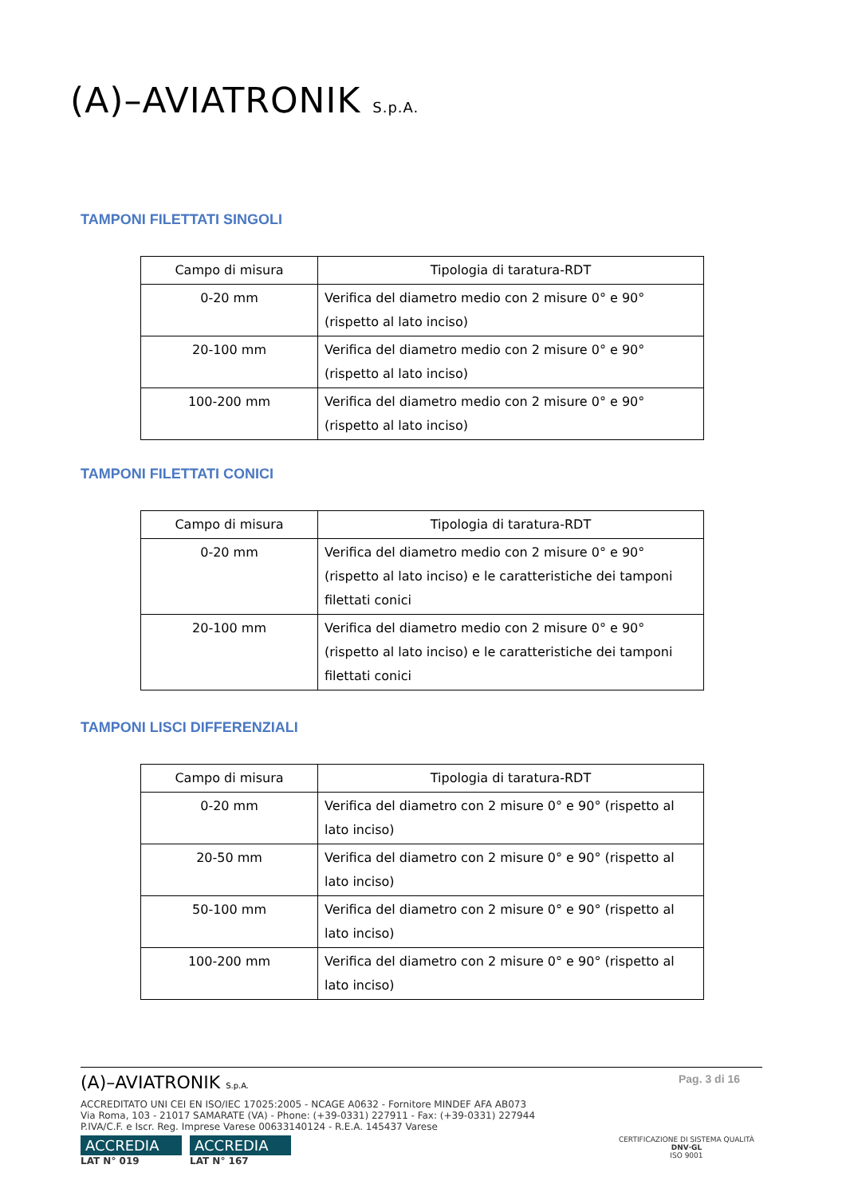(A)–AVIATRONIK S.p.A.
TAMPONI FILETTATI SINGOLI
| Campo di misura | Tipologia di taratura-RDT |
| 0-20 mm | Verifica del diametro medio con 2 misure 0° e 90° (rispetto al lato inciso) |
| 20-100 mm | Verifica del diametro medio con 2 misure 0° e 90° (rispetto al lato inciso) |
| 100-200 mm | Verifica del diametro medio con 2 misure 0° e 90° (rispetto al lato inciso) |
TAMPONI FILETTATI CONICI
| Campo di misura | Tipologia di taratura-RDT |
| 0-20 mm | Verifica del diametro medio con 2 misure 0° e 90° (rispetto al lato inciso) e le caratteristiche dei tamponi filettati conici |
| 20-100 mm | Verifica del diametro medio con 2 misure 0° e 90° (rispetto al lato inciso) e le caratteristiche dei tamponi filettati conici |
TAMPONI LISCI DIFFERENZIALI
| Campo di misura | Tipologia di taratura-RDT |
| 0-20 mm | Verifica del diametro con 2 misure 0° e 90° (rispetto al lato inciso) |
| 20-50 mm | Verifica del diametro con 2 misure 0° e 90° (rispetto al lato inciso) |
| 50-100 mm | Verifica del diametro con 2 misure 0° e 90° (rispetto al lato inciso) |
| 100-200 mm | Verifica del diametro con 2 misure 0° e 90° (rispetto al lato inciso) |
(A)–AVIATRONIK S.p.A. Pag. 3 di 16
ACCREDITATO UNI CEI EN ISO/IEC 17025:2005 - NCAGE A0632 - Fornitore MINDEF AFA AB073
Via Roma, 103 - 21017 SAMARATE (VA) - Phone: (+39-0331) 227911 - Fax: (+39-0331) 227944
P.IVA/C.F. e Iscr. Reg. Imprese Varese 00633140124 - R.E.A. 145437 Varese
ACCREDIA
LAT N° 019
ACCREDIA
LAT N° 167
CERTIFICAZIONE DI SISTEMA QUALITÀ
DNV·GL
ISO 9001